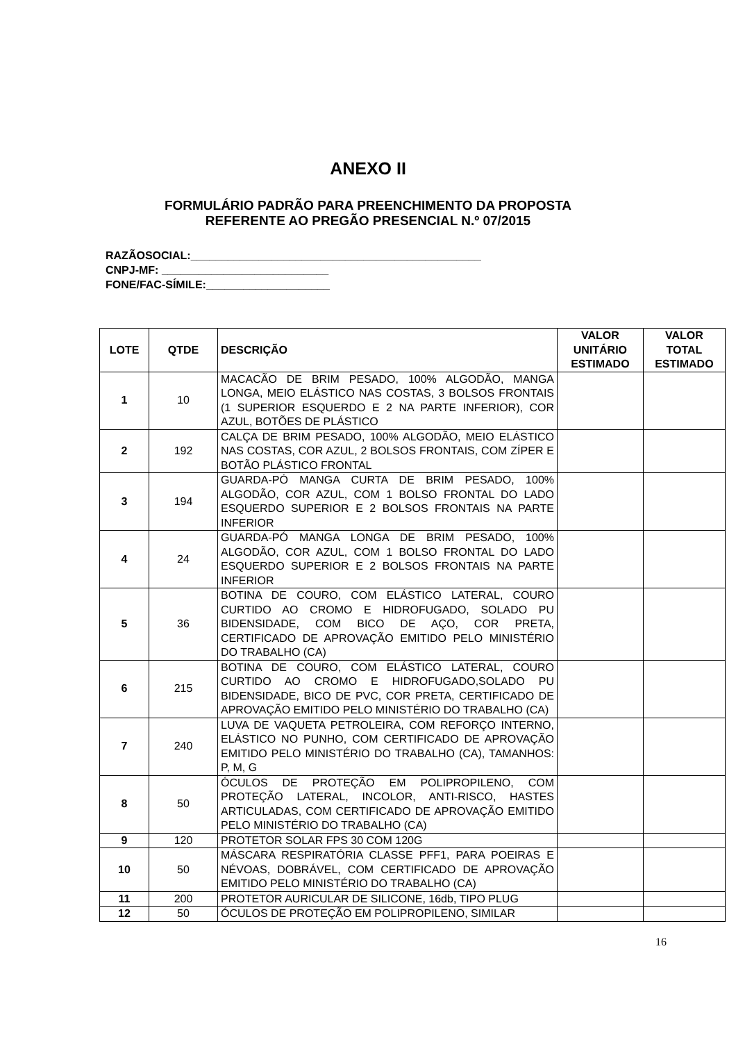ANEXO II
FORMULÁRIO PADRÃO PARA PREENCHIMENTO DA PROPOSTA
REFERENTE AO PREGÃO PRESENCIAL N.º 07/2015
RAZÃOSOCIAL:_______________________________________________
CNPJ-MF: ___________________________
FONE/FAC-SÍMILE:____________________
| LOTE | QTDE | DESCRIÇÃO | VALOR UNITÁRIO ESTIMADO | VALOR TOTAL ESTIMADO |
| --- | --- | --- | --- | --- |
| 1 | 10 | MACACÃO DE BRIM PESADO, 100% ALGODÃO, MANGA LONGA, MEIO ELÁSTICO NAS COSTAS, 3 BOLSOS FRONTAIS (1 SUPERIOR ESQUERDO E 2 NA PARTE INFERIOR), COR AZUL, BOTÕES DE PLÁSTICO | | |
| 2 | 192 | CALÇA DE BRIM PESADO, 100% ALGODÃO, MEIO ELÁSTICO NAS COSTAS, COR AZUL, 2 BOLSOS FRONTAIS, COM ZÍPER E BOTÃO PLÁSTICO FRONTAL | | |
| 3 | 194 | GUARDA-PÓ MANGA CURTA DE BRIM PESADO, 100% ALGODÃO, COR AZUL, COM 1 BOLSO FRONTAL DO LADO ESQUERDO SUPERIOR E 2 BOLSOS FRONTAIS NA PARTE INFERIOR | | |
| 4 | 24 | GUARDA-PÓ MANGA LONGA DE BRIM PESADO, 100% ALGODÃO, COR AZUL, COM 1 BOLSO FRONTAL DO LADO ESQUERDO SUPERIOR E 2 BOLSOS FRONTAIS NA PARTE INFERIOR | | |
| 5 | 36 | BOTINA DE COURO, COM ELÁSTICO LATERAL, COURO CURTIDO AO CROMO E HIDROFUGADO, SOLADO PU BIDENSIDADE, COM BICO DE AÇO, COR PRETA, CERTIFICADO DE APROVAÇÃO EMITIDO PELO MINISTÉRIO DO TRABALHO (CA) | | |
| 6 | 215 | BOTINA DE COURO, COM ELÁSTICO LATERAL, COURO CURTIDO AO CROMO E HIDROFUGADO,SOLADO PU BIDENSIDADE, BICO DE PVC, COR PRETA, CERTIFICADO DE APROVAÇÃO EMITIDO PELO MINISTÉRIO DO TRABALHO (CA) | | |
| 7 | 240 | LUVA DE VAQUETA PETROLEIRA, COM REFORÇO INTERNO, ELÁSTICO NO PUNHO, COM CERTIFICADO DE APROVAÇÃO EMITIDO PELO MINISTÉRIO DO TRABALHO (CA), TAMANHOS: P, M, G | | |
| 8 | 50 | ÓCULOS DE PROTEÇÃO EM POLIPROPILENO, COM PROTEÇÃO LATERAL, INCOLOR, ANTI-RISCO, HASTES ARTICULADAS, COM CERTIFICADO DE APROVAÇÃO EMITIDO PELO MINISTÉRIO DO TRABALHO (CA) | | |
| 9 | 120 | PROTETOR SOLAR FPS 30 COM 120G | | |
| 10 | 50 | MÁSCARA RESPIRATÓRIA CLASSE PFF1, PARA POEIRAS E NÉVOAS, DOBRÁVEL, COM CERTIFICADO DE APROVAÇÃO EMITIDO PELO MINISTÉRIO DO TRABALHO (CA) | | |
| 11 | 200 | PROTETOR AURICULAR DE SILICONE, 16db, TIPO PLUG | | |
| 12 | 50 | ÓCULOS DE PROTEÇÃO EM POLIPROPILENO, SIMILAR | | |
16